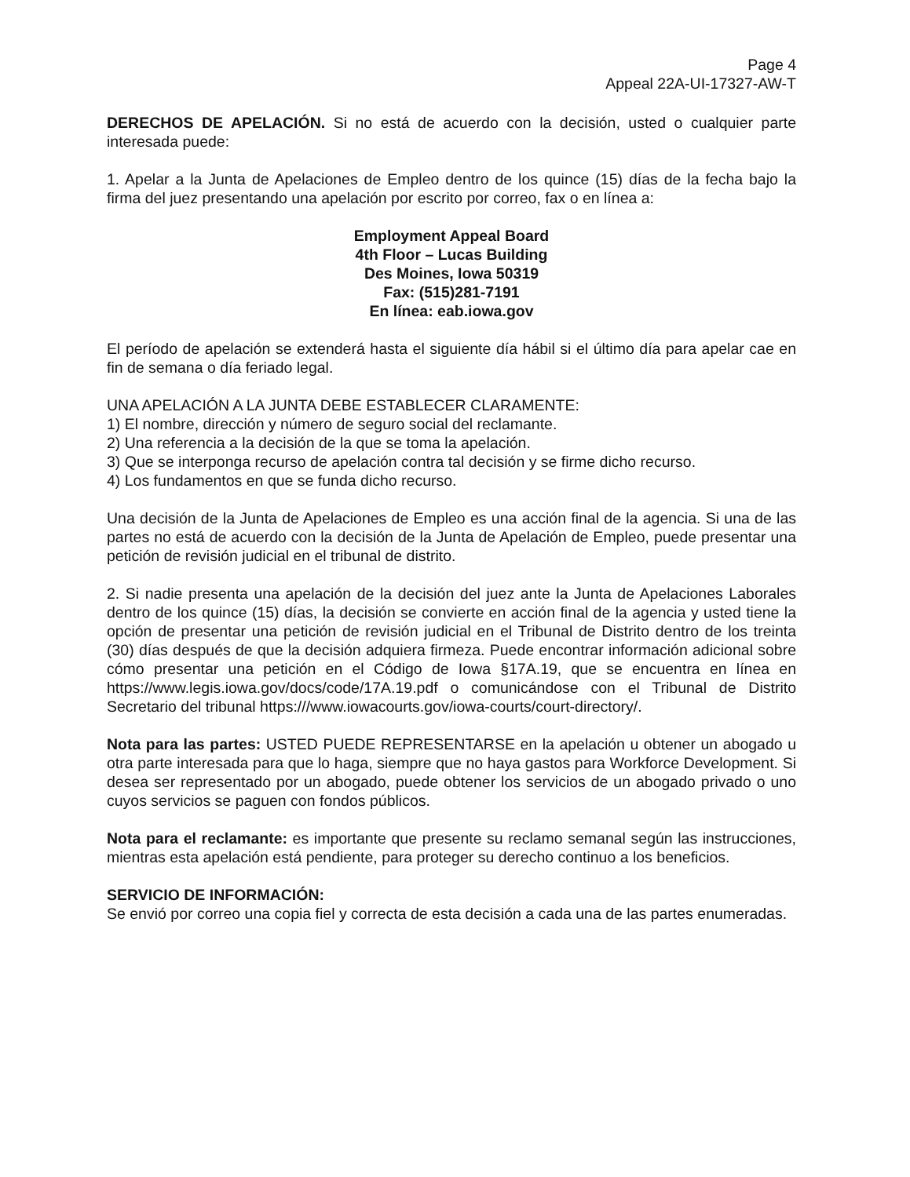Page 4
Appeal 22A-UI-17327-AW-T
DERECHOS DE APELACIÓN. Si no está de acuerdo con la decisión, usted o cualquier parte interesada puede:
1. Apelar a la Junta de Apelaciones de Empleo dentro de los quince (15) días de la fecha bajo la firma del juez presentando una apelación por escrito por correo, fax o en línea a:
Employment Appeal Board
4th Floor – Lucas Building
Des Moines, Iowa 50319
Fax: (515)281-7191
En línea: eab.iowa.gov
El período de apelación se extenderá hasta el siguiente día hábil si el último día para apelar cae en fin de semana o día feriado legal.
UNA APELACIÓN A LA JUNTA DEBE ESTABLECER CLARAMENTE:
1) El nombre, dirección y número de seguro social del reclamante.
2) Una referencia a la decisión de la que se toma la apelación.
3) Que se interponga recurso de apelación contra tal decisión y se firme dicho recurso.
4) Los fundamentos en que se funda dicho recurso.
Una decisión de la Junta de Apelaciones de Empleo es una acción final de la agencia. Si una de las partes no está de acuerdo con la decisión de la Junta de Apelación de Empleo, puede presentar una petición de revisión judicial en el tribunal de distrito.
2. Si nadie presenta una apelación de la decisión del juez ante la Junta de Apelaciones Laborales dentro de los quince (15) días, la decisión se convierte en acción final de la agencia y usted tiene la opción de presentar una petición de revisión judicial en el Tribunal de Distrito dentro de los treinta (30) días después de que la decisión adquiera firmeza. Puede encontrar información adicional sobre cómo presentar una petición en el Código de Iowa §17A.19, que se encuentra en línea en https://www.legis.iowa.gov/docs/code/17A.19.pdf o comunicándose con el Tribunal de Distrito Secretario del tribunal https:///www.iowacourts.gov/iowa-courts/court-directory/.
Nota para las partes: USTED PUEDE REPRESENTARSE en la apelación u obtener un abogado u otra parte interesada para que lo haga, siempre que no haya gastos para Workforce Development. Si desea ser representado por un abogado, puede obtener los servicios de un abogado privado o uno cuyos servicios se paguen con fondos públicos.
Nota para el reclamante: es importante que presente su reclamo semanal según las instrucciones, mientras esta apelación está pendiente, para proteger su derecho continuo a los beneficios.
SERVICIO DE INFORMACIÓN:
Se envió por correo una copia fiel y correcta de esta decisión a cada una de las partes enumeradas.